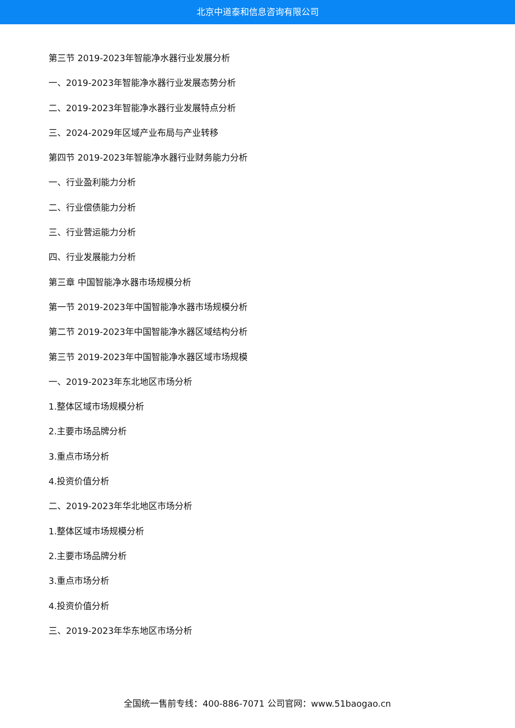北京中道泰和信息咨询有限公司
第三节 2019-2023年智能净水器行业发展分析
一、2019-2023年智能净水器行业发展态势分析
二、2019-2023年智能净水器行业发展特点分析
三、2024-2029年区域产业布局与产业转移
第四节 2019-2023年智能净水器行业财务能力分析
一、行业盈利能力分析
二、行业偿债能力分析
三、行业营运能力分析
四、行业发展能力分析
第三章 中国智能净水器市场规模分析
第一节 2019-2023年中国智能净水器市场规模分析
第二节 2019-2023年中国智能净水器区域结构分析
第三节 2019-2023年中国智能净水器区域市场规模
一、2019-2023年东北地区市场分析
1.整体区域市场规模分析
2.主要市场品牌分析
3.重点市场分析
4.投资价值分析
二、2019-2023年华北地区市场分析
1.整体区域市场规模分析
2.主要市场品牌分析
3.重点市场分析
4.投资价值分析
三、2019-2023年华东地区市场分析
全国统一售前专线：400-886-7071 公司官网：www.51baogao.cn